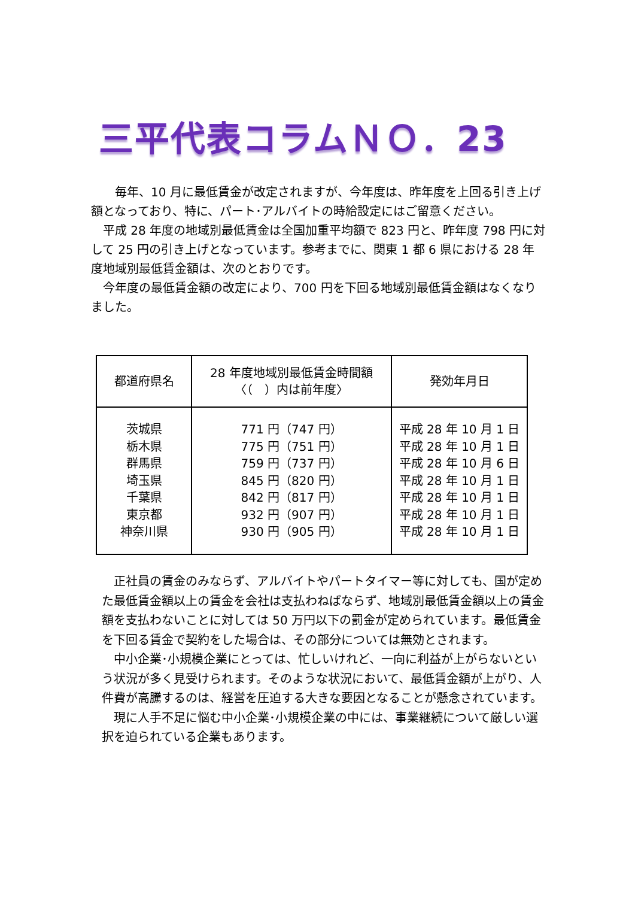三平代表コラムＮＯ．23
　　毎年、10 月に最低賃金が改定されますが、今年度は、昨年度を上回る引き上げ額となっており、特に、パート･アルバイトの時給設定にはご留意ください。
　平成 28 年度の地域別最低賃金は全国加重平均額で 823 円と、昨年度 798 円に対して 25 円の引き上げとなっています。参考までに、関東 1 都 6 県における 28 年度地域別最低賃金額は、次のとおりです。
　今年度の最低賃金額の改定により、700 円を下回る地域別最低賃金額はなくなりました。
| 都道府県名 | 28 年度地域別最低賃金時間額 〈（ ）内は前年度〉 | 発効年月日 |
| --- | --- | --- |
| 茨城県 栃木県 群馬県 埼玉県 千葉県 東京都 神奈川県 | 771 円（747 円） 775 円（751 円） 759 円（737 円） 845 円（820 円） 842 円（817 円） 932 円（907 円） 930 円（905 円） | 平成 28 年 10 月 1 日 平成 28 年 10 月 1 日 平成 28 年 10 月 6 日 平成 28 年 10 月 1 日 平成 28 年 10 月 1 日 平成 28 年 10 月 1 日 平成 28 年 10 月 1 日 |
　正社員の賃金のみならず、アルバイトやパートタイマー等に対しても、国が定めた最低賃金額以上の賃金を会社は支払わねばならず、地域別最低賃金額以上の賃金額を支払わないことに対しては 50 万円以下の罰金が定められています。最低賃金を下回る賃金で契約をした場合は、その部分については無効とされます。
　中小企業･小規模企業にとっては、忙しいけれど、一向に利益が上がらないという状況が多く見受けられます。そのような状況において、最低賃金額が上がり、人件費が高騰するのは、経営を圧迫する大きな要因となることが懸念されています。
　現に人手不足に悩む中小企業･小規模企業の中には、事業継続について厳しい選択を迫られている企業もあります。